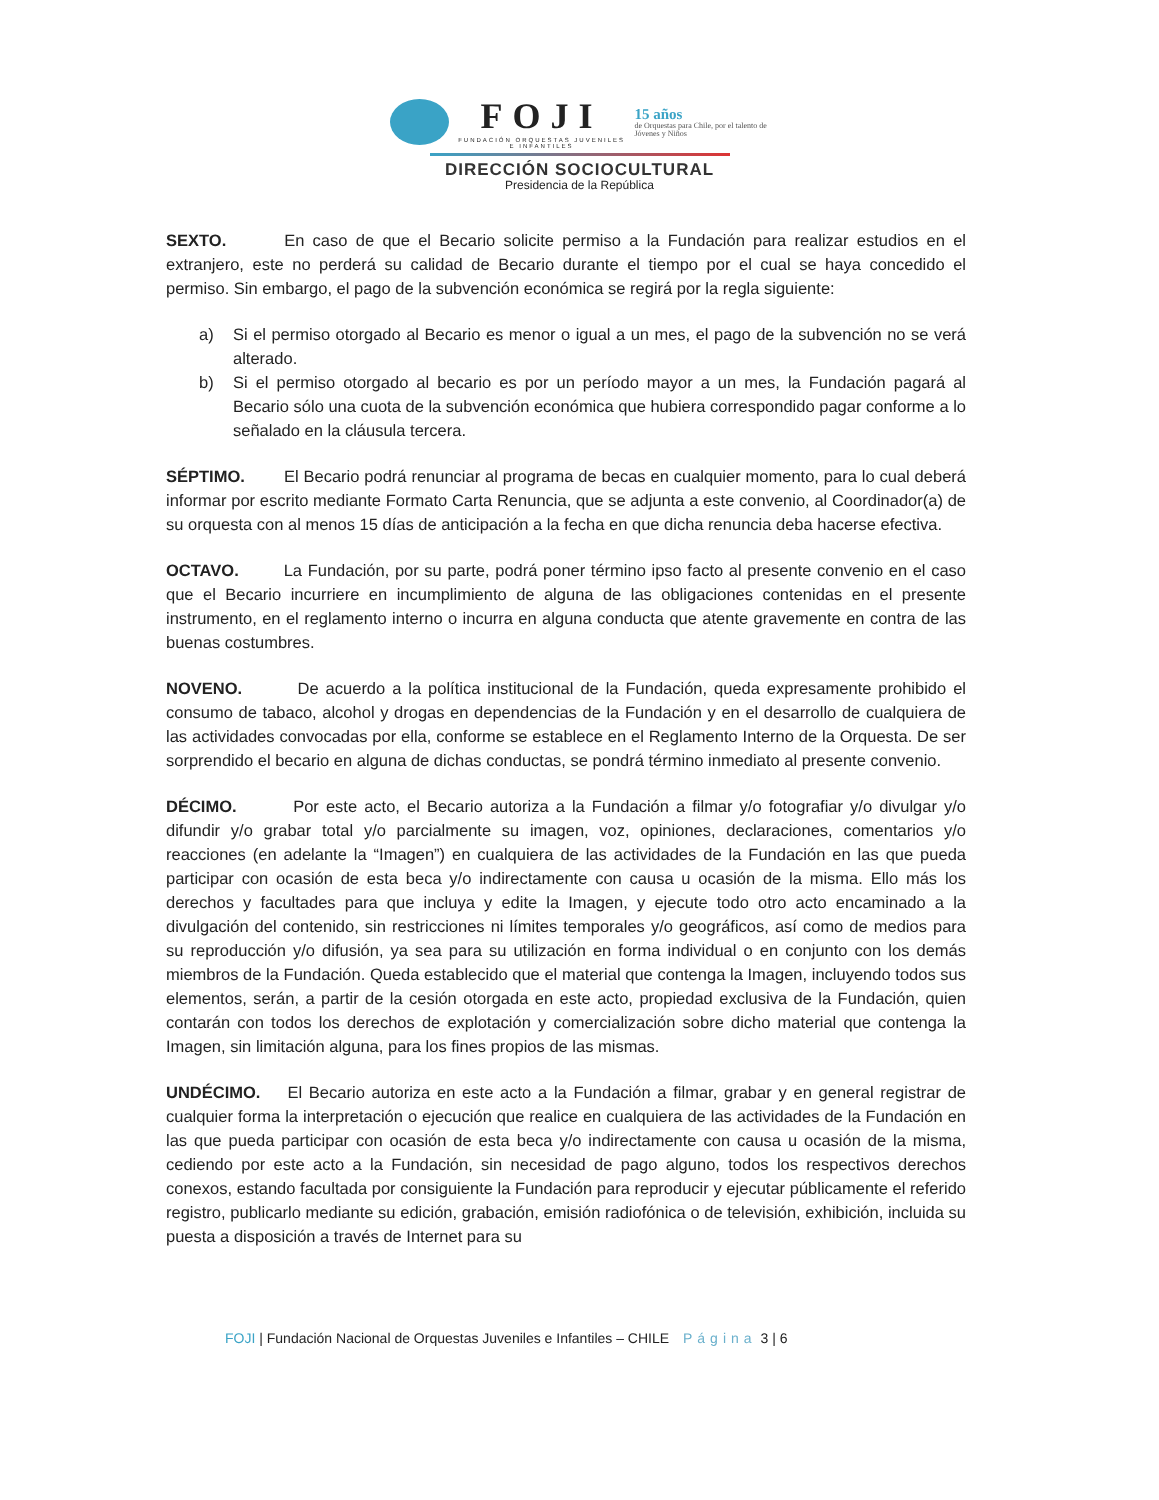FOJI
FUNDACIÓN ORQUESTAS JUVENILES E INFANTILES
15 años
de Orquestas para Chile, por el talento de Jóvenes y Niños
DIRECCIÓN SOCIOCULTURAL
Presidencia de la República
SEXTO. En caso de que el Becario solicite permiso a la Fundación para realizar estudios en el extranjero, este no perderá su calidad de Becario durante el tiempo por el cual se haya concedido el permiso. Sin embargo, el pago de la subvención económica se regirá por la regla siguiente:
a) Si el permiso otorgado al Becario es menor o igual a un mes, el pago de la subvención no se verá alterado.
b) Si el permiso otorgado al becario es por un período mayor a un mes, la Fundación pagará al Becario sólo una cuota de la subvención económica que hubiera correspondido pagar conforme a lo señalado en la cláusula tercera.
SÉPTIMO. El Becario podrá renunciar al programa de becas en cualquier momento, para lo cual deberá informar por escrito mediante Formato Carta Renuncia, que se adjunta a este convenio, al Coordinador(a) de su orquesta con al menos 15 días de anticipación a la fecha en que dicha renuncia deba hacerse efectiva.
OCTAVO. La Fundación, por su parte, podrá poner término ipso facto al presente convenio en el caso que el Becario incurriere en incumplimiento de alguna de las obligaciones contenidas en el presente instrumento, en el reglamento interno o incurra en alguna conducta que atente gravemente en contra de las buenas costumbres.
NOVENO. De acuerdo a la política institucional de la Fundación, queda expresamente prohibido el consumo de tabaco, alcohol y drogas en dependencias de la Fundación y en el desarrollo de cualquiera de las actividades convocadas por ella, conforme se establece en el Reglamento Interno de la Orquesta. De ser sorprendido el becario en alguna de dichas conductas, se pondrá término inmediato al presente convenio.
DÉCIMO. Por este acto, el Becario autoriza a la Fundación a filmar y/o fotografiar y/o divulgar y/o difundir y/o grabar total y/o parcialmente su imagen, voz, opiniones, declaraciones, comentarios y/o reacciones (en adelante la “Imagen”) en cualquiera de las actividades de la Fundación en las que pueda participar con ocasión de esta beca y/o indirectamente con causa u ocasión de la misma. Ello más los derechos y facultades para que incluya y edite la Imagen, y ejecute todo otro acto encaminado a la divulgación del contenido, sin restricciones ni límites temporales y/o geográficos, así como de medios para su reproducción y/o difusión, ya sea para su utilización en forma individual o en conjunto con los demás miembros de la Fundación. Queda establecido que el material que contenga la Imagen, incluyendo todos sus elementos, serán, a partir de la cesión otorgada en este acto, propiedad exclusiva de la Fundación, quien contarán con todos los derechos de explotación y comercialización sobre dicho material que contenga la Imagen, sin limitación alguna, para los fines propios de las mismas.
UNDÉCIMO. El Becario autoriza en este acto a la Fundación a filmar, grabar y en general registrar de cualquier forma la interpretación o ejecución que realice en cualquiera de las actividades de la Fundación en las que pueda participar con ocasión de esta beca y/o indirectamente con causa u ocasión de la misma, cediendo por este acto a la Fundación, sin necesidad de pago alguno, todos los respectivos derechos conexos, estando facultada por consiguiente la Fundación para reproducir y ejecutar públicamente el referido registro, publicarlo mediante su edición, grabación, emisión radiofónica o de televisión, exhibición, incluida su puesta a disposición a través de Internet para su
FOJI | Fundación Nacional de Orquestas Juveniles e Infantiles – CHILE Página 3 | 6